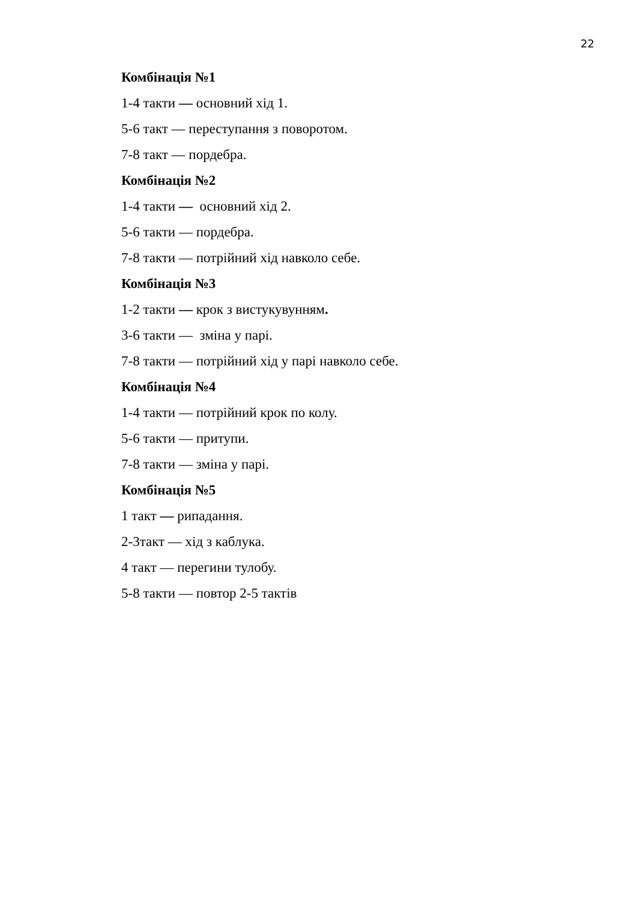22
Комбінація №1
1-4 такти — основний хід 1.
5-6 такт — переступання з поворотом.
7-8 такт — пордебра.
Комбінація №2
1-4 такти — основний хід 2.
5-6 такти — пордебра.
7-8 такти — потрійний хід навколо себе.
Комбінація №3
1-2 такти — крок з вистукувунням.
3-6 такти — зміна у парі.
7-8 такти — потрійний хід у парі навколо себе.
Комбінація №4
1-4 такти — потрійний крок по колу.
5-6 такти — притупи.
7-8 такти — зміна у парі.
Комбінація №5
1 такт — рипадання.
2-3такт — хід з каблука.
4 такт — перегини тулобу.
5-8 такти — повтор 2-5 тактів